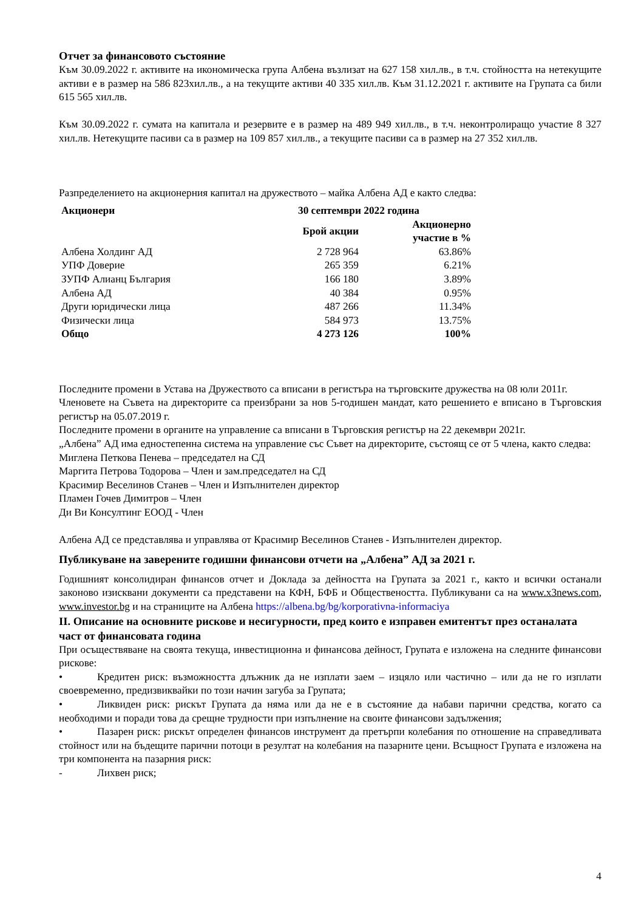Отчет за финансовото състояние
Към 30.09.2022 г. активите на икономическа група Албена възлизат на 627 158 хил.лв., в т.ч. стойността на нетекущите активи е в размер на 586 823хил.лв., а на текущите активи 40 335 хил.лв. Към 31.12.2021 г. активите на Групата са били 615 565 хил.лв.
Към 30.09.2022 г. сумата на капитала и резервите е в размер на 489 949 хил.лв., в т.ч. неконтролиращо участие 8 327 хил.лв. Нетекущите пасиви са в размер на 109 857 хил.лв., а текущите пасиви са в размер на 27 352 хил.лв.
Разпределението на акционерния капитал на дружеството – майка Албена АД е както следва:
| Акционери | 30 септември 2022 година | |
| --- | --- | --- |
| | Брой акции | Акционерно участие в % |
| Албена Холдинг АД | 2 728 964 | 63.86% |
| УПФ Доверие | 265 359 | 6.21% |
| ЗУПФ Алианц България | 166 180 | 3.89% |
| Албена АД | 40 384 | 0.95% |
| Други юридически лица | 487 266 | 11.34% |
| Физически лица | 584 973 | 13.75% |
| Общо | 4 273 126 | 100% |
Последните промени в Устава на Дружеството са вписани в регистъра на търговските дружества на 08 юли 2011г.
Членовете на Съвета на директорите са преизбрани за нов 5-годишен мандат, като решението е вписано в Търговския регистър на 05.07.2019 г.
Последните промени в органите на управление са вписани в Търговския регистър на 22 декември 2021г.
„Албена” АД има едностепенна система на управление със Съвет на директорите, състоящ се от 5 члена, както следва:
Миглена Петкова Пенева – председател на СД
Маргита Петрова Тодорова – Член и зам.председател на СД
Красимир Веселинов Станев – Член и Изпълнителен директор
Пламен Гочев Димитров – Член
Ди Ви Консултинг ЕООД - Член
Албена АД се представлява и управлява от Красимир Веселинов Станев - Изпълнителен директор.
Публикуване на заверените годишни финансови отчети на „Албена” АД за 2021 г.
Годишният консолидиран финансов отчет и Доклада за дейността на Групата за 2021 г., както и всички останали законово изисквани документи са представени на КФН, БФБ и Обществеността. Публикувани са на www.x3news.com, www.investor.bg и на страниците на Албена https://albena.bg/bg/korporativna-informaciya
II. Описание на основните рискове и несигурности, пред които е изправен емитентът през останалата част от финансовата година
При осъществяване на своята текуща, инвестиционна и финансова дейност, Групата е изложена на следните финансови рискове:
• Кредитен риск: възможността длъжник да не изплати заем – изцяло или частично – или да не го изплати своевременно, предизвиквайки по този начин загуба за Групата;
• Ликвиден риск: рискът Групата да няма или да не е в състояние да набави парични средства, когато са необходими и поради това да срещне трудности при изпълнение на своите финансови задължения;
• Пазарен риск: рискът определен финансов инструмент да претърпи колебания по отношение на справедливата стойност или на бъдещите парични потоци в резултат на колебания на пазарните цени. Всъщност Групата е изложена на три компонента на пазарния риск:
- Лихвен риск;
4